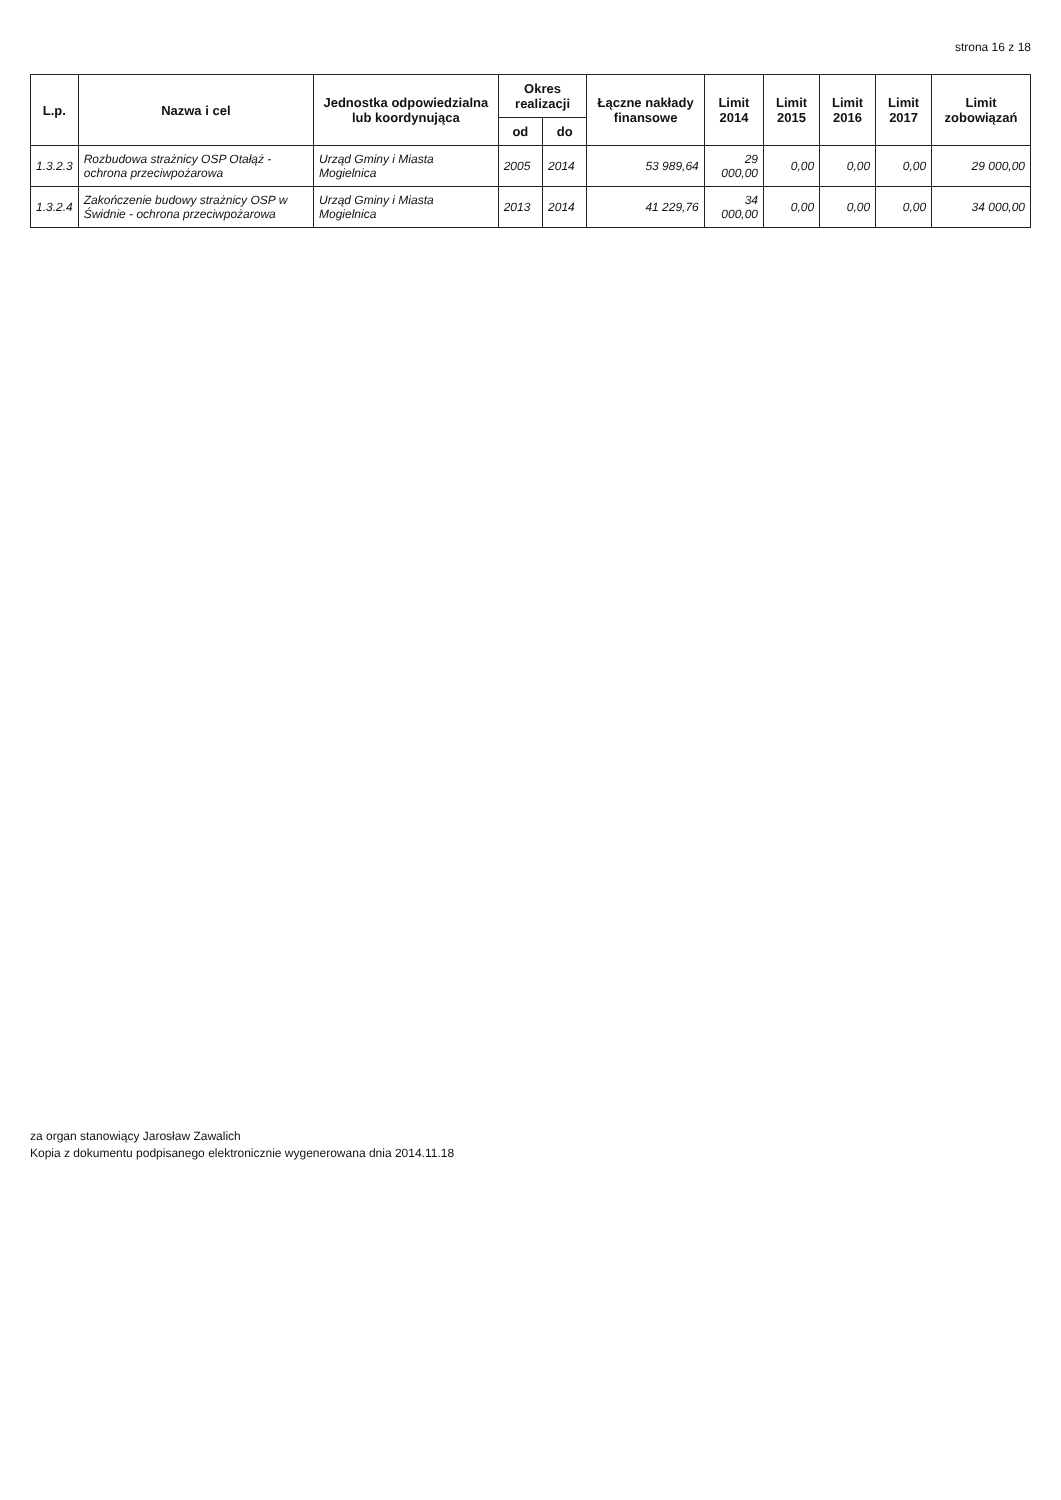strona 16 z 18
| L.p. | Nazwa i cel | Jednostka odpowiedzialna lub koordynująca | Okres realizacji | | Łączne nakłady finansowe | Limit 2014 | Limit 2015 | Limit 2016 | Limit 2017 | Limit zobowiązań |
| --- | --- | --- | --- | --- | --- | --- | --- | --- | --- | --- |
| | | | od | do | | | | | | |
| 1.3.2.3 | Rozbudowa strażnicy OSP Otałąż - ochrona przeciwpożarowa | Urząd Gminy i Miasta Mogielnica | 2005 | 2014 | 53 989,64 | 29 000,00 | 0,00 | 0,00 | 0,00 | 29 000,00 |
| 1.3.2.4 | Zakończenie budowy strażnicy OSP w Świdnie - ochrona przeciwpożarowa | Urząd Gminy i Miasta Mogielnica | 2013 | 2014 | 41 229,76 | 34 000,00 | 0,00 | 0,00 | 0,00 | 34 000,00 |
za organ stanowiący Jarosław Zawalich
Kopia z dokumentu podpisanego elektronicznie wygenerowana dnia 2014.11.18